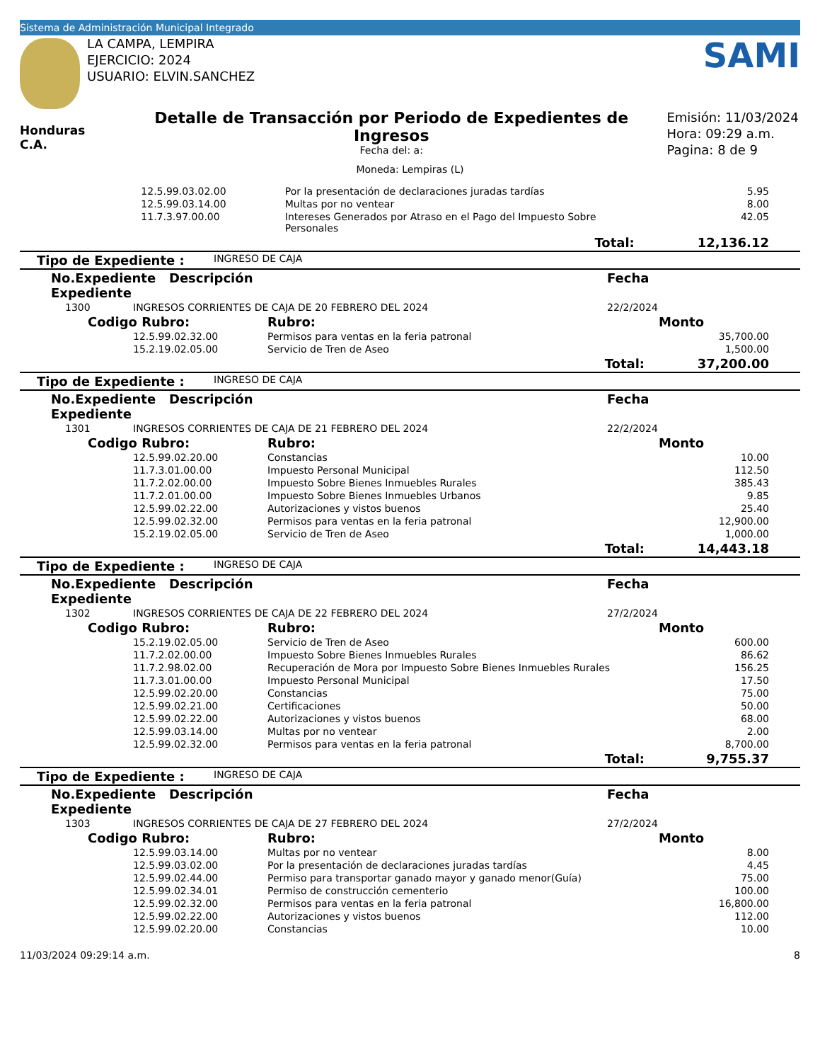Sistema de Administración Municipal Integrado
LA CAMPA, LEMPIRA
EJERCICIO: 2024
USUARIO: ELVIN.SANCHEZ
SAMI
Honduras C.A.
Detalle de Transacción por Periodo de Expedientes de Ingresos
Fecha del: a:
Emisión: 11/03/2024
Hora: 09:29 a.m.
Pagina: 8 de 9
Moneda: Lempiras (L)
| | 12.5.99.03.02.00 | Por la presentación de declaraciones juradas tardías | 5.95 |
| | 12.5.99.03.14.00 | Multas por no ventear | 8.00 |
| | 11.7.3.97.00.00 | Intereses Generados por Atraso en el Pago del Impuesto Sobre Personales | 42.05 |
| Total: | | | 12,136.12 |
| Tipo de Expediente : | INGRESO DE CAJA |
| No.Expediente Descripción Expediente | | | Fecha | |
| --- | --- | --- | --- | --- |
| 1300 | INGRESOS CORRIENTES DE CAJA DE 20 FEBRERO DEL 2024 | | 22/2/2024 | |
| Codigo Rubro: | | Rubro: | | Monto |
| | 12.5.99.02.32.00 | Permisos para ventas en la feria patronal | | 35,700.00 |
| | 15.2.19.02.05.00 | Servicio de Tren de Aseo | | 1,500.00 |
| Total: | | | | 37,200.00 |
| Tipo de Expediente : | INGRESO DE CAJA |
| No.Expediente Descripción Expediente | | | Fecha | |
| --- | --- | --- | --- | --- |
| 1301 | INGRESOS CORRIENTES DE CAJA DE 21 FEBRERO DEL 2024 | | 22/2/2024 | |
| Codigo Rubro: | | Rubro: | | Monto |
| | 12.5.99.02.20.00 | Constancias | | 10.00 |
| | 11.7.3.01.00.00 | Impuesto Personal Municipal | | 112.50 |
| | 11.7.2.02.00.00 | Impuesto Sobre Bienes Inmuebles Rurales | | 385.43 |
| | 11.7.2.01.00.00 | Impuesto Sobre Bienes Inmuebles Urbanos | | 9.85 |
| | 12.5.99.02.22.00 | Autorizaciones y vistos buenos | | 25.40 |
| | 12.5.99.02.32.00 | Permisos para ventas en la feria patronal | | 12,900.00 |
| | 15.2.19.02.05.00 | Servicio de Tren de Aseo | | 1,000.00 |
| Total: | | | | 14,443.18 |
| Tipo de Expediente : | INGRESO DE CAJA |
| No.Expediente Descripción Expediente | | | Fecha | |
| --- | --- | --- | --- | --- |
| 1302 | INGRESOS CORRIENTES DE CAJA DE 22 FEBRERO DEL 2024 | | 27/2/2024 | |
| Codigo Rubro: | | Rubro: | | Monto |
| | 15.2.19.02.05.00 | Servicio de Tren de Aseo | | 600.00 |
| | 11.7.2.02.00.00 | Impuesto Sobre Bienes Inmuebles Rurales | | 86.62 |
| | 11.7.2.98.02.00 | Recuperación de Mora por Impuesto Sobre Bienes Inmuebles Rurales | | 156.25 |
| | 11.7.3.01.00.00 | Impuesto Personal Municipal | | 17.50 |
| | 12.5.99.02.20.00 | Constancias | | 75.00 |
| | 12.5.99.02.21.00 | Certificaciones | | 50.00 |
| | 12.5.99.02.22.00 | Autorizaciones y vistos buenos | | 68.00 |
| | 12.5.99.03.14.00 | Multas por no ventear | | 2.00 |
| | 12.5.99.02.32.00 | Permisos para ventas en la feria patronal | | 8,700.00 |
| Total: | | | | 9,755.37 |
| Tipo de Expediente : | INGRESO DE CAJA |
| No.Expediente Descripción Expediente | | | Fecha | |
| --- | --- | --- | --- | --- |
| 1303 | INGRESOS CORRIENTES DE CAJA DE 27 FEBRERO DEL 2024 | | 27/2/2024 | |
| Codigo Rubro: | | Rubro: | | Monto |
| | 12.5.99.03.14.00 | Multas por no ventear | | 8.00 |
| | 12.5.99.03.02.00 | Por la presentación de declaraciones juradas tardías | | 4.45 |
| | 12.5.99.02.44.00 | Permiso para transportar ganado mayor y ganado menor(Guía) | | 75.00 |
| | 12.5.99.02.34.01 | Permiso de construcción cementerio | | 100.00 |
| | 12.5.99.02.32.00 | Permisos para ventas en la feria patronal | | 16,800.00 |
| | 12.5.99.02.22.00 | Autorizaciones y vistos buenos | | 112.00 |
| | 12.5.99.02.20.00 | Constancias | | 10.00 |
11/03/2024 09:29:14 a.m. 8